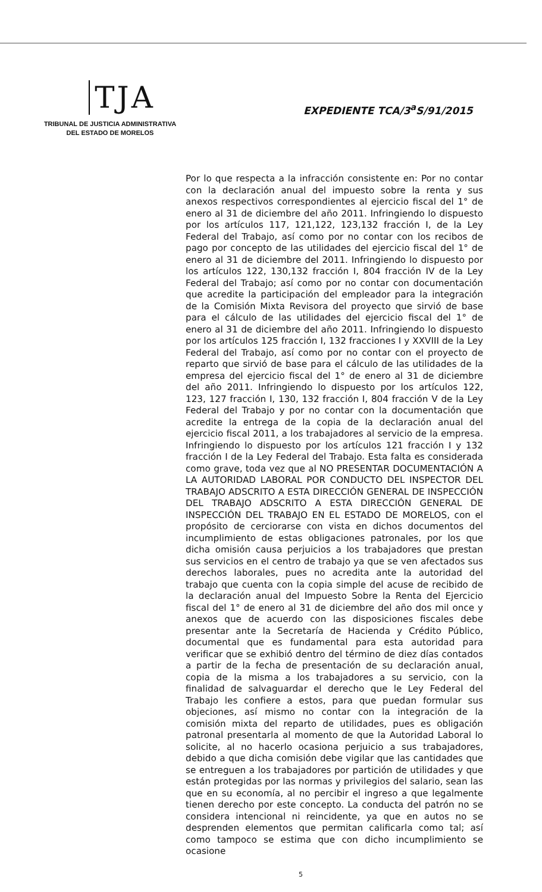TJA
TRIBUNAL DE JUSTICIA ADMINISTRATIVA
DEL ESTADO DE MORELOS
EXPEDIENTE TCA/3<sup>a</sup>S/91/2015
Por lo que respecta a la infracción consistente en: Por no contar con la declaración anual del impuesto sobre la renta y sus anexos respectivos correspondientes al ejercicio fiscal del 1° de enero al 31 de diciembre del año 2011. Infringiendo lo dispuesto por los artículos 117, 121,122, 123,132 fracción I, de la Ley Federal del Trabajo, así como por no contar con los recibos de pago por concepto de las utilidades del ejercicio fiscal del 1° de enero al 31 de diciembre del 2011. Infringiendo lo dispuesto por los artículos 122, 130,132 fracción I, 804 fracción IV de la Ley Federal del Trabajo; así como por no contar con documentación que acredite la participación del empleador para la integración de la Comisión Mixta Revisora del proyecto que sirvió de base para el cálculo de las utilidades del ejercicio fiscal del 1° de enero al 31 de diciembre del año 2011. Infringiendo lo dispuesto por los artículos 125 fracción I, 132 fracciones I y XXVIII de la Ley Federal del Trabajo, así como por no contar con el proyecto de reparto que sirvió de base para el cálculo de las utilidades de la empresa del ejercicio fiscal del 1° de enero al 31 de diciembre del año 2011. Infringiendo lo dispuesto por los artículos 122, 123, 127 fracción I, 130, 132 fracción I, 804 fracción V de la Ley Federal del Trabajo y por no contar con la documentación que acredite la entrega de la copia de la declaración anual del ejercicio fiscal 2011, a los trabajadores al servicio de la empresa. Infringiendo lo dispuesto por los artículos 121 fracción I y 132 fracción I de la Ley Federal del Trabajo. Esta falta es considerada como grave, toda vez que al NO PRESENTAR DOCUMENTACIÓN A LA AUTORIDAD LABORAL POR CONDUCTO DEL INSPECTOR DEL TRABAJO ADSCRITO A ESTA DIRECCIÓN GENERAL DE INSPECCIÓN DEL TRABAJO ADSCRITO A ESTA DIRECCIÓN GENERAL DE INSPECCIÓN DEL TRABAJO EN EL ESTADO DE MORELOS, con el propósito de cerciorarse con vista en dichos documentos del incumplimiento de estas obligaciones patronales, por los que dicha omisión causa perjuicios a los trabajadores que prestan sus servicios en el centro de trabajo ya que se ven afectados sus derechos laborales, pues no acredita ante la autoridad del trabajo que cuenta con la copia simple del acuse de recibido de la declaración anual del Impuesto Sobre la Renta del Ejercicio fiscal del 1° de enero al 31 de diciembre del año dos mil once y anexos que de acuerdo con las disposiciones fiscales debe presentar ante la Secretaría de Hacienda y Crédito Público, documental que es fundamental para esta autoridad para verificar que se exhibió dentro del término de diez días contados a partir de la fecha de presentación de su declaración anual, copia de la misma a los trabajadores a su servicio, con la finalidad de salvaguardar el derecho que le Ley Federal del Trabajo les confiere a estos, para que puedan formular sus objeciones, así mismo no contar con la integración de la comisión mixta del reparto de utilidades, pues es obligación patronal presentarla al momento de que la Autoridad Laboral lo solicite, al no hacerlo ocasiona perjuicio a sus trabajadores, debido a que dicha comisión debe vigilar que las cantidades que se entreguen a los trabajadores por partición de utilidades y que están protegidas por las normas y privilegios del salario, sean las que en su economía, al no percibir el ingreso a que legalmente tienen derecho por este concepto. La conducta del patrón no se considera intencional ni reincidente, ya que en autos no se desprenden elementos que permitan calificarla como tal; así como tampoco se estima que con dicho incumplimiento se ocasione
5